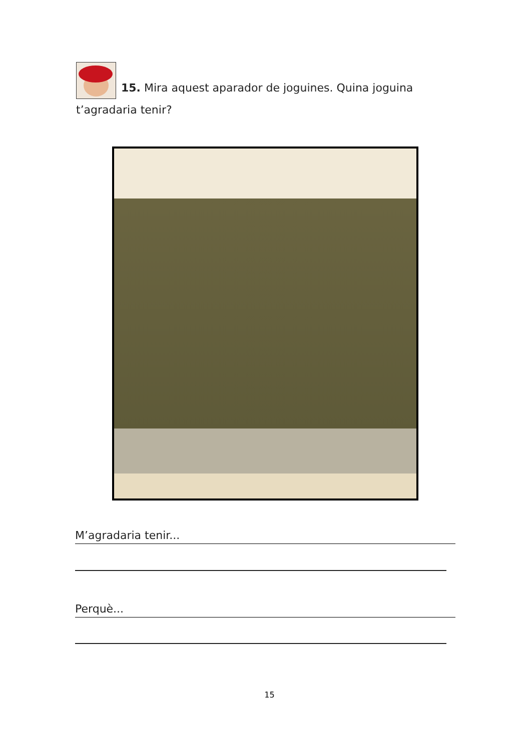15. Mira aquest aparador de joguines. Quina joguina t’agradaria tenir?
M’agradaria tenir...
Perquè...
15